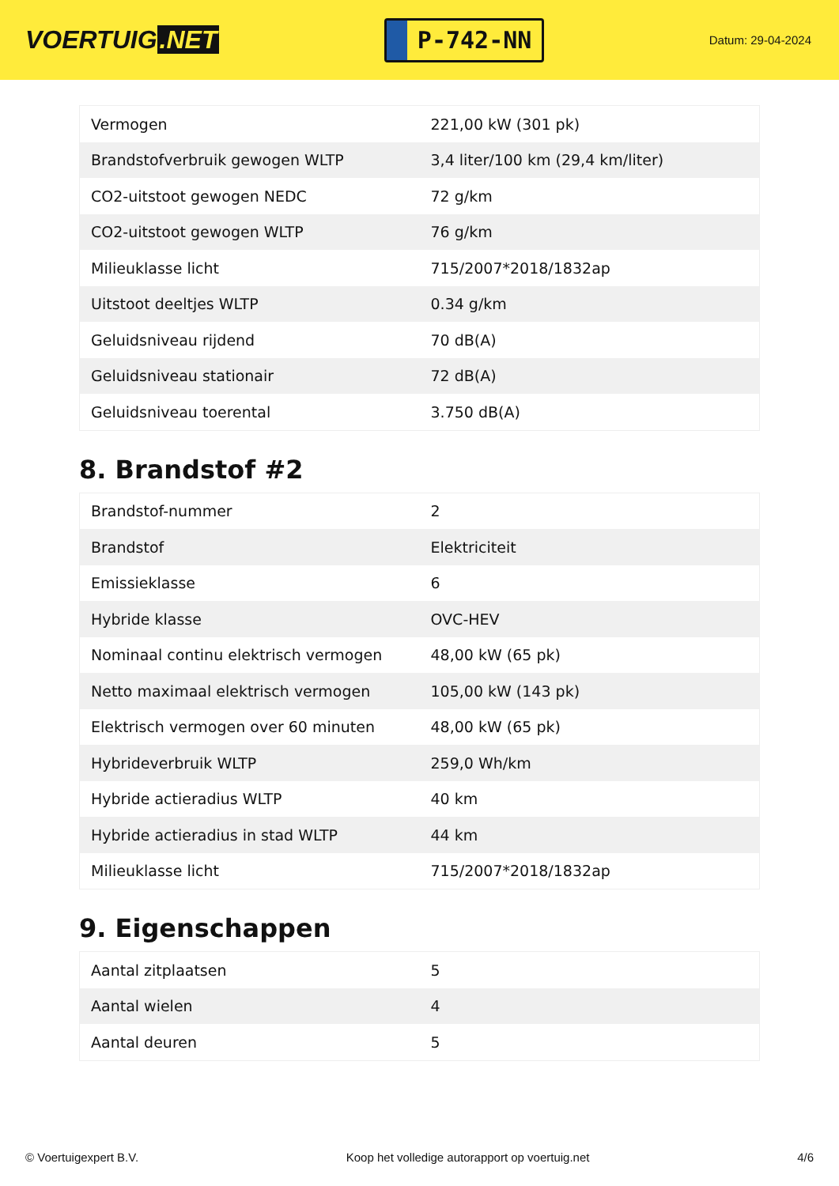VOERTUIG.NET
P-742-NN
Datum: 29-04-2024
| Vermogen | 221,00 kW (301 pk) |
| Brandstofverbruik gewogen WLTP | 3,4 liter/100 km (29,4 km/liter) |
| CO2-uitstoot gewogen NEDC | 72 g/km |
| CO2-uitstoot gewogen WLTP | 76 g/km |
| Milieuklasse licht | 715/2007*2018/1832ap |
| Uitstoot deeltjes WLTP | 0.34 g/km |
| Geluidsniveau rijdend | 70 dB(A) |
| Geluidsniveau stationair | 72 dB(A) |
| Geluidsniveau toerental | 3.750 dB(A) |
8. Brandstof #2
| Brandstof-nummer | 2 |
| Brandstof | Elektriciteit |
| Emissieklasse | 6 |
| Hybride klasse | OVC-HEV |
| Nominaal continu elektrisch vermogen | 48,00 kW (65 pk) |
| Netto maximaal elektrisch vermogen | 105,00 kW (143 pk) |
| Elektrisch vermogen over 60 minuten | 48,00 kW (65 pk) |
| Hybrideverbruik WLTP | 259,0 Wh/km |
| Hybride actieradius WLTP | 40 km |
| Hybride actieradius in stad WLTP | 44 km |
| Milieuklasse licht | 715/2007*2018/1832ap |
9. Eigenschappen
| Aantal zitplaatsen | 5 |
| Aantal wielen | 4 |
| Aantal deuren | 5 |
© Voertuigexpert B.V. Koop het volledige autorapport op voertuig.net 4/6